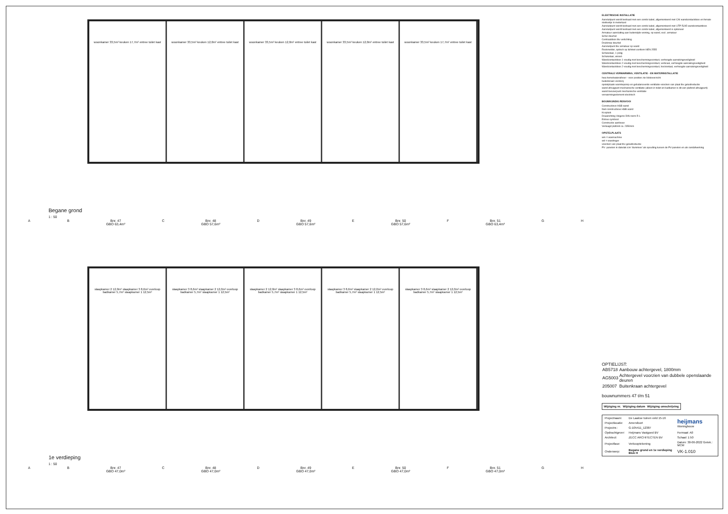woonkamer 33,5m² keuken 17,7m² entree toilet kast
woonkamer 33,5m² keuken 12,0m² entree toilet kast
woonkamer 33,5m² keuken 12,0m² entree toilet kast
woonkamer 33,5m² keuken 12,0m² entree toilet kast
woonkamer 33,5m² keuken 17,7m² entree toilet kast
Begane grond
1 : 50
A B Bnr. 47
GBO 63,4m² C Bnr. 48
GBO 57,6m² D Bnr. 49
GBO 57,6m² E Bnr. 50
GBO 57,6m² F Bnr. 51
GBO 63,4m² G H
slaapkamer 2 12,0m² slaapkamer 3 8,6m² overloop badkamer 5,7m² slaapkamer 1 12,5m²
slaapkamer 3 8,6m² slaapkamer 2 12,0m² overloop badkamer 5,7m² slaapkamer 1 12,5m²
slaapkamer 2 12,0m² slaapkamer 3 8,6m² overloop badkamer 5,7m² slaapkamer 1 12,5m²
slaapkamer 3 8,6m² slaapkamer 2 12,0m² overloop badkamer 5,7m² slaapkamer 1 12,5m²
slaapkamer 3 8,6m² slaapkamer 2 12,0m² overloop badkamer 5,7m² slaapkamer 1 12,5m²
1e verdieping
1 : 50
A B Bnr. 47
GBO 47,0m² C Bnr. 48
GBO 47,0m² D Bnr. 49
GBO 47,0m² E Bnr. 50
GBO 47,0m² F Bnr. 51
GBO 47,0m² G H
ELEKTRISCHE INSTALLATIE
Aansluitpunt wordt bedraad met een combi kabel, afgemonteerd met CAI wandcontactdoos en female stekkertje in meterkast
Aansluitpunt wordt bedraad met een combi kabel, afgemonteerd met UTP RJ45 wandcontactdoos
Aansluitpunt wordt bedraad met een combi kabel, afgemonteerd is optioneel
Armatuur aansluiting aan buitenzijde woning, op wand, excl. armatuur
Schel deurbel
Centraaldoos tbv verlichting
Drukknop deurbel
Aansluitpunt tbv armatuur op wand
Rookmelder, optisch op lichtnet conform NEN 2555
Schakelaar, 1-polig
Schakelaar, wissel-
Wandcontactdoos 1-voudig met beschermingscontact, verhoogde aanrakingsveiligheid
Wandcontactdoos 2-voudig met beschermingscontact, verticaal, verhoogde aanrakingsveiligheid
Wandcontactdoos 2-voudig met beschermingscontact, horizontaal, verhoogde aanrakingsveiligheid
CENTRALE VERWARMING, VENTILATIE - EN WATERINSTALLATIE
hwa hemelwaterafvoer - voor posities zie blokoverzicht
buitenkraan vorstvrij
opstelplaats warmtepomp en gebalanceerde ventilatie voorzien van plaat tbv geluidreductie
wand afzuigpunt mechanische ventilatie (alleen in toilet en badkamer is dit een plafond afzuigpunt)
wand toevoerpunt mechanische ventilatie
verwarmingselement electrisch
BOUWKUNDIG RENVOOI
Constructieve HSB wand
Niet constructieve HSB wand
Kruipluik
Draairichting Volgens DIN-norm R L
Entree symbool
Constructie aanbouw
Verlaagd plafond ca. 2350mm
OPSTELPLAATS
wm = wasmachine
wd = wasdroger
voorzien van plaat tbv geluidreductie
PV- panelen in dakvlak icm 'dummies' als opvulling tussen de PV-panelen en als randafwerking
OPTIELIJST:
| AB5718 | Aanbouw achtergevel, 1800mm |
| AG5003 | Achtergevel voorzien van dubbele openslaande deuren |
| 205007 | Buitenkraan achtergevel |
bouwnummers 47 t/m 51
| Wijziging nr. | Wijziging datum | Wijziging omschrijving |
| --- | --- | --- |
| Projectnaam: | De Laakse tuinen veld 15-16 | heijmans Woningbouw |
| Projectlocatie: | Amersfoort | |
| Projectnr.: | G-105411_12387 | |
| Opdrachtgever: | Heijmans Vastgoed BV | Formaat: A0 |
| Architect: | ZECC ARCHITECTEN BV | Schaal: 1:50 |
| Projectfase: | Verkooptekening | Datum: 30-06-2022 Getek.: MCM |
| Onderwerp: | Begane grond en 1e verdieping Blok H | VK-1.010 |